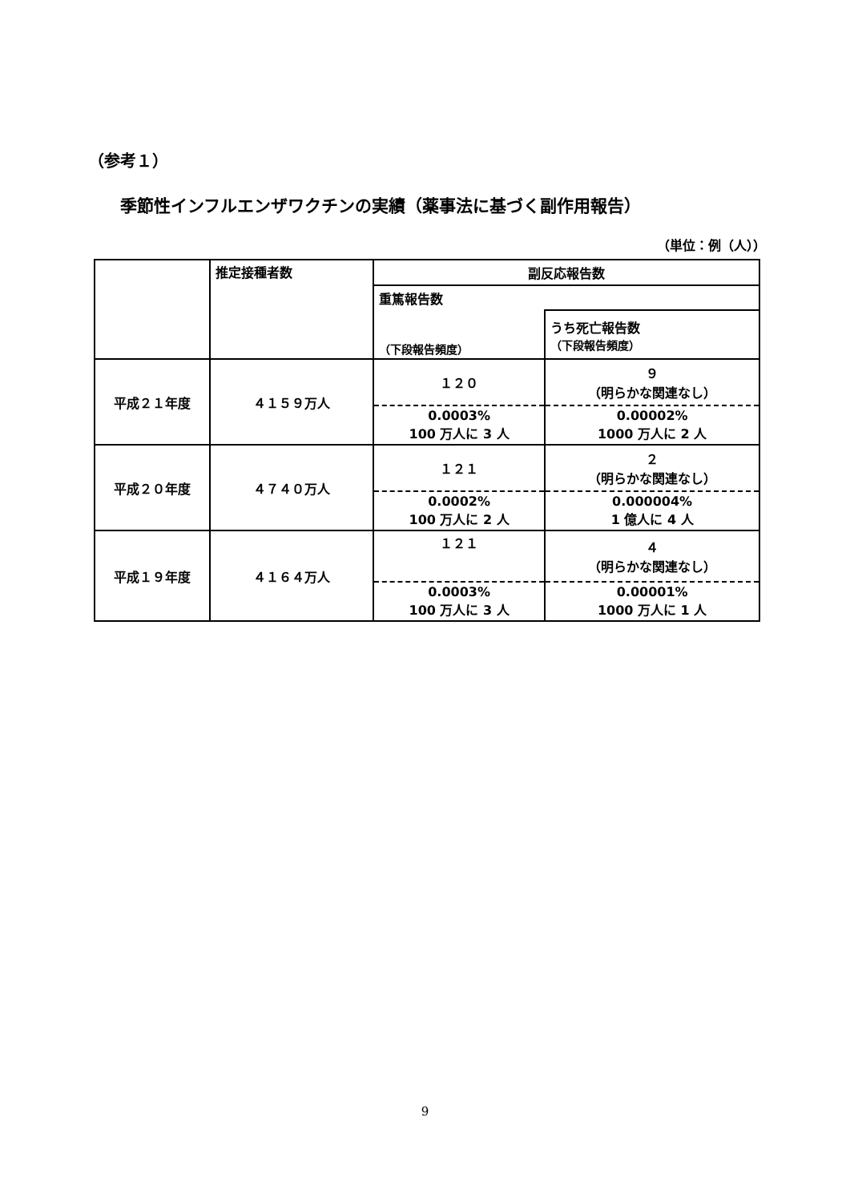（参考１）
季節性インフルエンザワクチンの実績（薬事法に基づく副作用報告）
（単位：例（人））
| | 推定接種者数 | 副反応報告数 | |
| | | 重篤報告数 | |
| | | （下段報告頻度） | うち死亡報告数 （下段報告頻度） |
| 平成２１年度 | ４１５９万人 | １２０ | ９ （明らかな関連なし） |
| | | 0.0003% 100 万人に 3 人 | 0.00002% 1000 万人に 2 人 |
| 平成２０年度 | ４７４０万人 | １２１ | ２ （明らかな関連なし） |
| | | 0.0002% 100 万人に 2 人 | 0.000004% 1 億人に 4 人 |
| 平成１９年度 | ４１６４万人 | １２１ | ４ （明らかな関連なし） |
| | | 0.0003% 100 万人に 3 人 | 0.00001% 1000 万人に 1 人 |
9